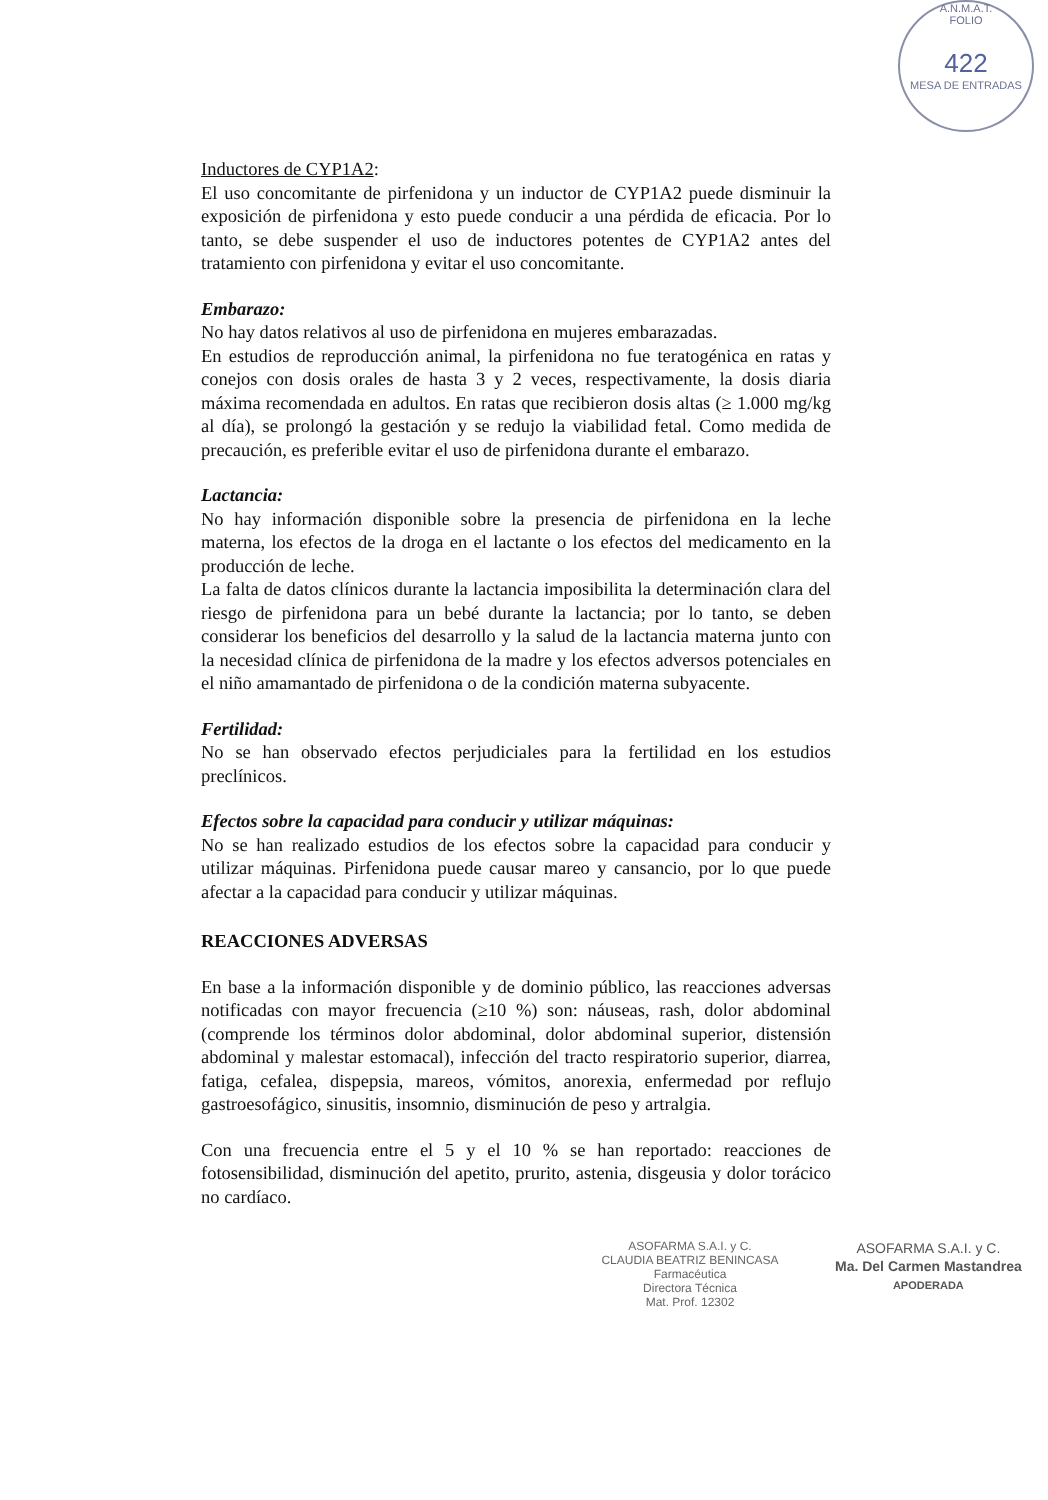A.N.M.A.T.
FOLIO
422
MESA DE ENTRADAS
Inductores de CYP1A2:
El uso concomitante de pirfenidona y un inductor de CYP1A2 puede disminuir la exposición de pirfenidona y esto puede conducir a una pérdida de eficacia. Por lo tanto, se debe suspender el uso de inductores potentes de CYP1A2 antes del tratamiento con pirfenidona y evitar el uso concomitante.
Embarazo:
No hay datos relativos al uso de pirfenidona en mujeres embarazadas.
En estudios de reproducción animal, la pirfenidona no fue teratogénica en ratas y conejos con dosis orales de hasta 3 y 2 veces, respectivamente, la dosis diaria máxima recomendada en adultos. En ratas que recibieron dosis altas (≥ 1.000 mg/kg al día), se prolongó la gestación y se redujo la viabilidad fetal. Como medida de precaución, es preferible evitar el uso de pirfenidona durante el embarazo.
Lactancia:
No hay información disponible sobre la presencia de pirfenidona en la leche materna, los efectos de la droga en el lactante o los efectos del medicamento en la producción de leche.
La falta de datos clínicos durante la lactancia imposibilita la determinación clara del riesgo de pirfenidona para un bebé durante la lactancia; por lo tanto, se deben considerar los beneficios del desarrollo y la salud de la lactancia materna junto con la necesidad clínica de pirfenidona de la madre y los efectos adversos potenciales en el niño amamantado de pirfenidona o de la condición materna subyacente.
Fertilidad:
No se han observado efectos perjudiciales para la fertilidad en los estudios preclínicos.
Efectos sobre la capacidad para conducir y utilizar máquinas:
No se han realizado estudios de los efectos sobre la capacidad para conducir y utilizar máquinas. Pirfenidona puede causar mareo y cansancio, por lo que puede afectar a la capacidad para conducir y utilizar máquinas.
REACCIONES ADVERSAS
En base a la información disponible y de dominio público, las reacciones adversas notificadas con mayor frecuencia (≥10 %) son: náuseas, rash, dolor abdominal (comprende los términos dolor abdominal, dolor abdominal superior, distensión abdominal y malestar estomacal), infección del tracto respiratorio superior, diarrea, fatiga, cefalea, dispepsia, mareos, vómitos, anorexia, enfermedad por reflujo gastroesofágico, sinusitis, insomnio, disminución de peso y artralgia.
Con una frecuencia entre el 5 y el 10 % se han reportado: reacciones de fotosensibilidad, disminución del apetito, prurito, astenia, disgeusia y dolor torácico no cardíaco.
ASOFARMA S.A.I. y C.
CLAUDIA BEATRIZ BENINCASA
Farmacéutica
Directora Técnica
Mat. Prof. 12302
ASOFARMA S.A.I. y C.
Ma. Del Carmen Mastandrea
APODERADA